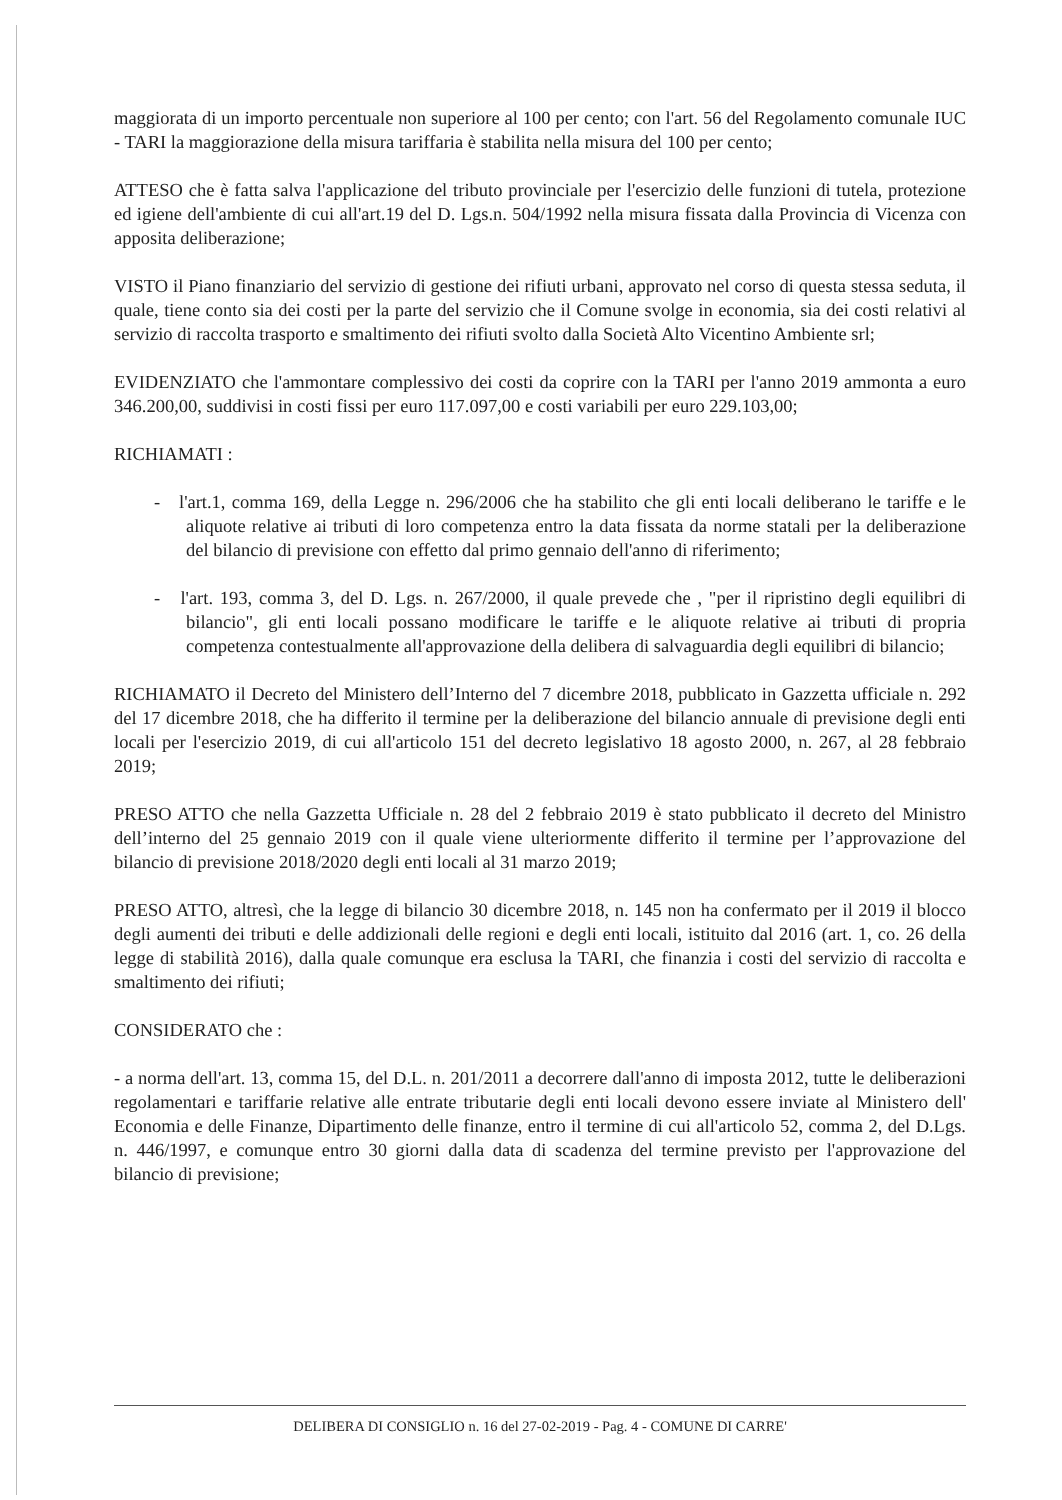maggiorata di un importo percentuale non superiore al 100 per cento; con l'art. 56 del Regolamento comunale IUC - TARI la maggiorazione della misura tariffaria è stabilita nella misura del 100 per cento;
ATTESO che è fatta salva l'applicazione del tributo provinciale per l'esercizio delle funzioni di tutela, protezione ed igiene dell'ambiente di cui all'art.19 del D. Lgs.n. 504/1992 nella misura fissata dalla Provincia di Vicenza con apposita deliberazione;
VISTO il Piano finanziario del servizio di gestione dei rifiuti urbani, approvato nel corso di questa stessa seduta, il quale, tiene conto sia dei costi per la parte del servizio che il Comune svolge in economia, sia dei costi relativi al servizio di raccolta trasporto e smaltimento dei rifiuti svolto dalla Società Alto Vicentino Ambiente srl;
EVIDENZIATO che l'ammontare complessivo dei costi da coprire con la TARI per l'anno 2019 ammonta a euro 346.200,00, suddivisi in costi fissi per euro 117.097,00 e costi variabili per euro 229.103,00;
RICHIAMATI :
- l'art.1, comma 169, della Legge n. 296/2006 che ha stabilito che gli enti locali deliberano le tariffe e le aliquote relative ai tributi di loro competenza entro la data fissata da norme statali per la deliberazione del bilancio di previsione con effetto dal primo gennaio dell'anno di riferimento;
- l'art. 193, comma 3, del D. Lgs. n. 267/2000, il quale prevede che , "per il ripristino degli equilibri di bilancio", gli enti locali possano modificare le tariffe e le aliquote relative ai tributi di propria competenza contestualmente all'approvazione della delibera di salvaguardia degli equilibri di bilancio;
RICHIAMATO il Decreto del Ministero dell’Interno del 7 dicembre 2018, pubblicato in Gazzetta ufficiale n. 292 del 17 dicembre 2018, che ha differito il termine per la deliberazione del bilancio annuale di previsione degli enti locali per l'esercizio 2019, di cui all'articolo 151 del decreto legislativo 18 agosto 2000, n. 267, al 28 febbraio 2019;
PRESO ATTO che nella Gazzetta Ufficiale n. 28 del 2 febbraio 2019 è stato pubblicato il decreto del Ministro dell’interno del 25 gennaio 2019 con il quale viene ulteriormente differito il termine per l’approvazione del bilancio di previsione 2018/2020 degli enti locali al 31 marzo 2019;
PRESO ATTO, altresì, che la legge di bilancio 30 dicembre 2018, n. 145 non ha confermato per il 2019 il blocco degli aumenti dei tributi e delle addizionali delle regioni e degli enti locali, istituito dal 2016 (art. 1, co. 26 della legge di stabilità 2016), dalla quale comunque era esclusa la TARI, che finanzia i costi del servizio di raccolta e smaltimento dei rifiuti;
CONSIDERATO che :
- a norma dell'art. 13, comma 15, del D.L. n. 201/2011 a decorrere dall'anno di imposta 2012, tutte le deliberazioni regolamentari e tariffarie relative alle entrate tributarie degli enti locali devono essere inviate al Ministero dell' Economia e delle Finanze, Dipartimento delle finanze, entro il termine di cui all'articolo 52, comma 2, del D.Lgs. n. 446/1997, e comunque entro 30 giorni dalla data di scadenza del termine previsto per l'approvazione del bilancio di previsione;
DELIBERA DI CONSIGLIO n. 16 del 27-02-2019 - Pag. 4 - COMUNE DI CARRE'